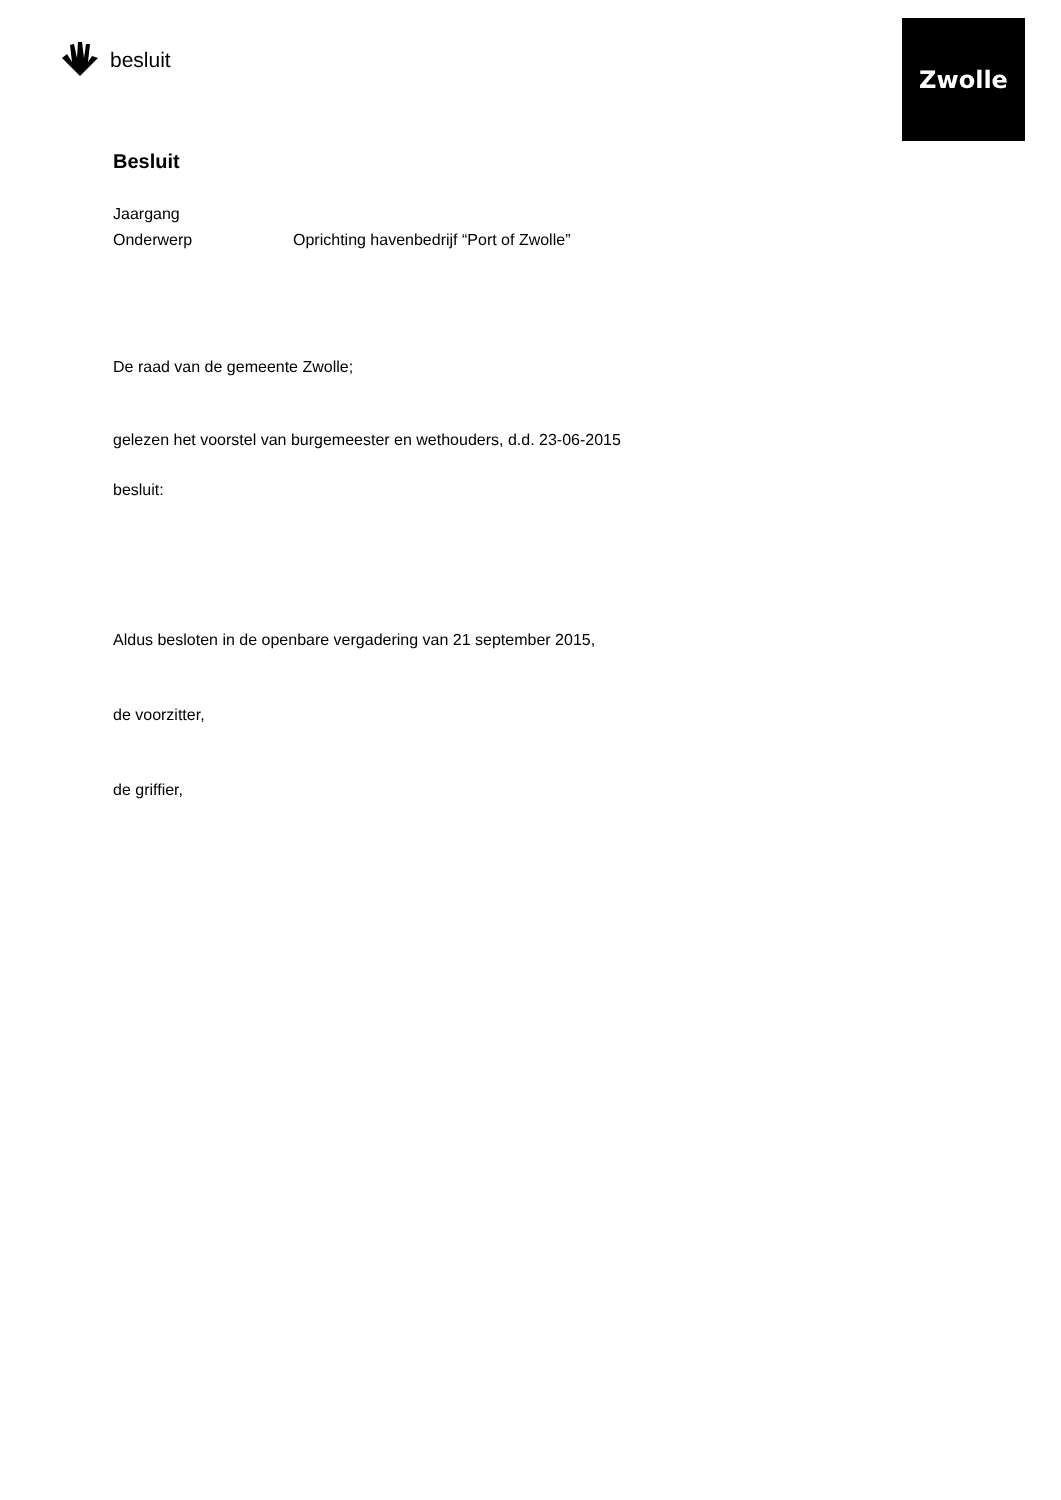besluit
Zwolle
Besluit
Jaargang
Onderwerp Oprichting havenbedrijf “Port of Zwolle”
De raad van de gemeente Zwolle;
gelezen het voorstel van burgemeester en wethouders, d.d. 23-06-2015
besluit:
Aldus besloten in de openbare vergadering van 21 september 2015,
de voorzitter,
de griffier,